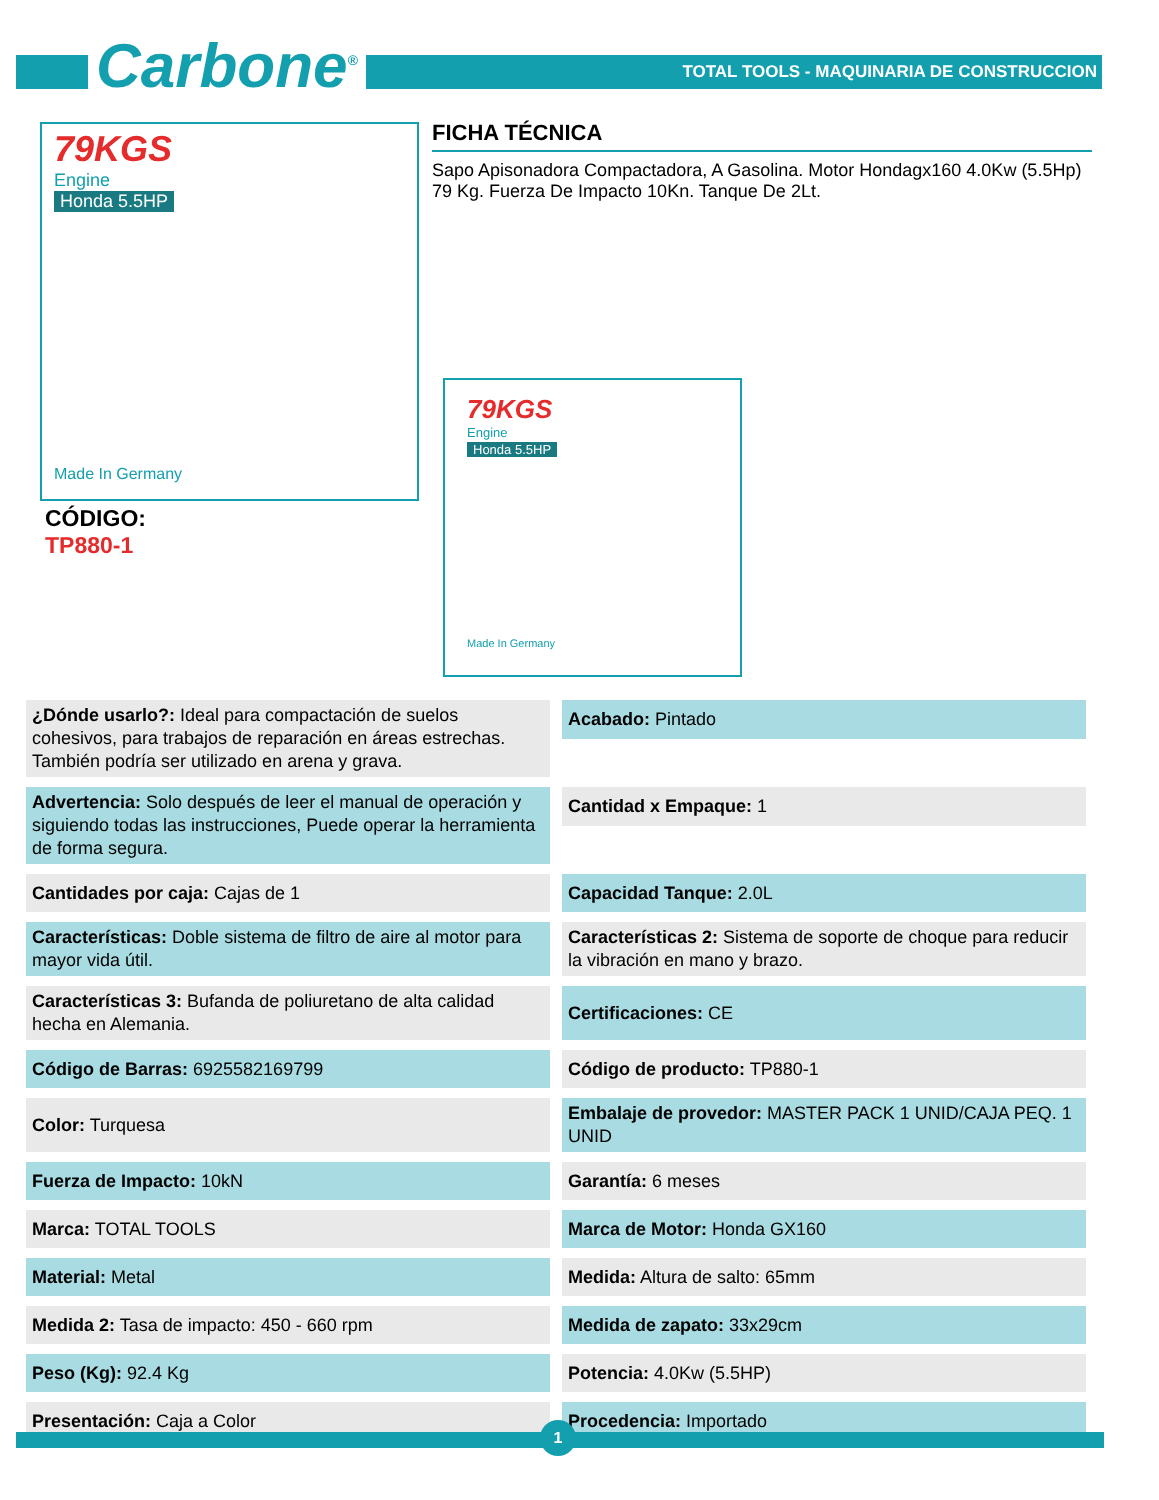Carbone<sup>®</sup>
TOTAL TOOLS - MAQUINARIA DE CONSTRUCCION
79KGS
Engine
Honda 5.5HP
Made In Germany
FICHA TÉCNICA
Sapo Apisonadora Compactadora, A Gasolina. Motor Hondagx160 4.0Kw (5.5Hp) 79 Kg. Fuerza De Impacto 10Kn. Tanque De 2Lt.
CÓDIGO:
TP880-1
79KGS
Engine
Honda 5.5HP
Made In Germany
| ¿Dónde usarlo?: Ideal para compactación de suelos cohesivos, para trabajos de reparación en áreas estrechas. También podría ser utilizado en arena y grava. | Acabado: Pintado |
| Advertencia: Solo después de leer el manual de operación y siguiendo todas las instrucciones, Puede operar la herramienta de forma segura. | Cantidad x Empaque: 1 |
| Cantidades por caja: Cajas de 1 | Capacidad Tanque: 2.0L |
| Características: Doble sistema de filtro de aire al motor para mayor vida útil. | Características 2: Sistema de soporte de choque para reducir la vibración en mano y brazo. |
| Características 3: Bufanda de poliuretano de alta calidad hecha en Alemania. | Certificaciones: CE |
| Código de Barras: 6925582169799 | Código de producto: TP880-1 |
| Color: Turquesa | Embalaje de provedor: MASTER PACK 1 UNID/CAJA PEQ. 1 UNID |
| Fuerza de Impacto: 10kN | Garantía: 6 meses |
| Marca: TOTAL TOOLS | Marca de Motor: Honda GX160 |
| Material: Metal | Medida: Altura de salto: 65mm |
| Medida 2: Tasa de impacto: 450 - 660 rpm | Medida de zapato: 33x29cm |
| Peso (Kg): 92.4 Kg | Potencia: 4.0Kw (5.5HP) |
| Presentación: Caja a Color | Procedencia: Importado |
1